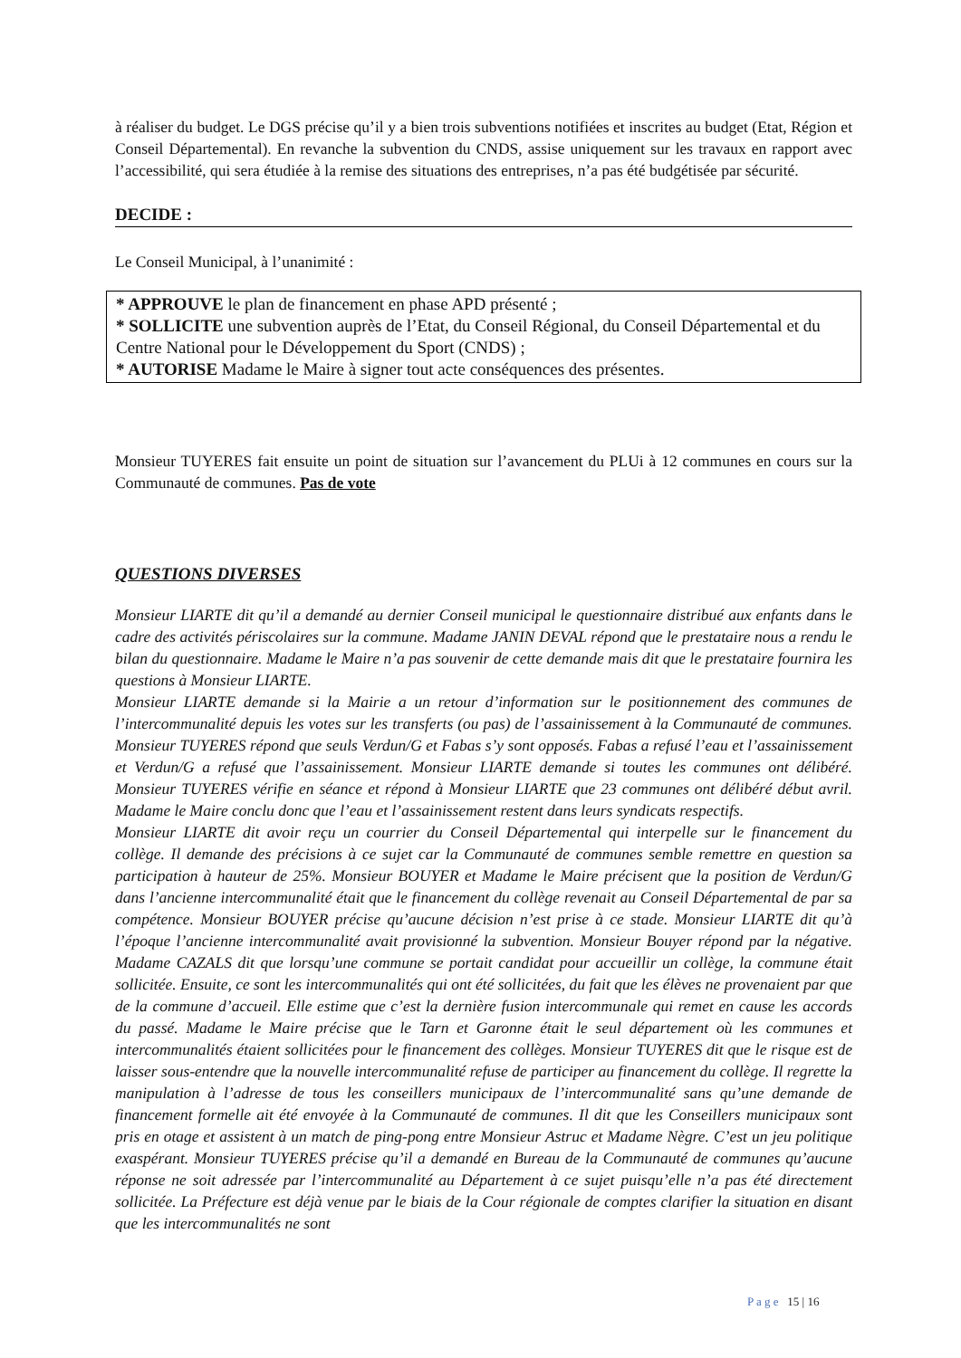à réaliser du budget. Le DGS précise qu’il y a bien trois subventions notifiées et inscrites au budget (Etat, Région et Conseil Départemental). En revanche la subvention du CNDS, assise uniquement sur les travaux en rapport avec l’accessibilité, qui sera étudiée à la remise des situations des entreprises, n’a pas été budgétisée par sécurité.
DECIDE :
Le Conseil Municipal, à l’unanimité :
* APPROUVE le plan de financement en phase APD présenté ;
* SOLLICITE une subvention auprès de l’Etat, du Conseil Régional, du Conseil Départemental et du Centre National pour le Développement du Sport (CNDS) ;
* AUTORISE Madame le Maire à signer tout acte conséquences des présentes.
Monsieur TUYERES fait ensuite un point de situation sur l’avancement du PLUi à 12 communes en cours sur la Communauté de communes. Pas de vote
QUESTIONS DIVERSES
Monsieur LIARTE dit qu’il a demandé au dernier Conseil municipal le questionnaire distribué aux enfants dans le cadre des activités périscolaires sur la commune. Madame JANIN DEVAL répond que le prestataire nous a rendu le bilan du questionnaire. Madame le Maire n’a pas souvenir de cette demande mais dit que le prestataire fournira les questions à Monsieur LIARTE.
Monsieur LIARTE demande si la Mairie a un retour d’information sur le positionnement des communes de l’intercommunalité depuis les votes sur les transferts (ou pas) de l’assainissement à la Communauté de communes. Monsieur TUYERES répond que seuls Verdun/G et Fabas s’y sont opposés. Fabas a refusé l’eau et l’assainissement et Verdun/G a refusé que l’assainissement. Monsieur LIARTE demande si toutes les communes ont délibéré. Monsieur TUYERES vérifie en séance et répond à Monsieur LIARTE que 23 communes ont délibéré début avril. Madame le Maire conclu donc que l’eau et l’assainissement restent dans leurs syndicats respectifs.
Monsieur LIARTE dit avoir reçu un courrier du Conseil Départemental qui interpelle sur le financement du collège. Il demande des précisions à ce sujet car la Communauté de communes semble remettre en question sa participation à hauteur de 25%. Monsieur BOUYER et Madame le Maire précisent que la position de Verdun/G dans l’ancienne intercommunalité était que le financement du collège revenait au Conseil Départemental de par sa compétence. Monsieur BOUYER précise qu’aucune décision n’est prise à ce stade. Monsieur LIARTE dit qu’à l’époque l’ancienne intercommunalité avait provisionné la subvention. Monsieur Bouyer répond par la négative. Madame CAZALS dit que lorsqu’une commune se portait candidat pour accueillir un collège, la commune était sollicitée. Ensuite, ce sont les intercommunalités qui ont été sollicitées, du fait que les élèves ne provenaient par que de la commune d’accueil. Elle estime que c’est la dernière fusion intercommunale qui remet en cause les accords du passé. Madame le Maire précise que le Tarn et Garonne était le seul département où les communes et intercommunalités étaient sollicitées pour le financement des collèges. Monsieur TUYERES dit que le risque est de laisser sous-entendre que la nouvelle intercommunalité refuse de participer au financement du collège. Il regrette la manipulation à l’adresse de tous les conseillers municipaux de l’intercommunalité sans qu’une demande de financement formelle ait été envoyée à la Communauté de communes. Il dit que les Conseillers municipaux sont pris en otage et assistent à un match de ping-pong entre Monsieur Astruc et Madame Nègre. C’est un jeu politique exaspérant. Monsieur TUYERES précise qu’il a demandé en Bureau de la Communauté de communes qu’aucune réponse ne soit adressée par l’intercommunalité au Département à ce sujet puisqu’elle n’a pas été directement sollicitée. La Préfecture est déjà venue par le biais de la Cour régionale de comptes clarifier la situation en disant que les intercommunalités ne sont
P a g e 15 | 16